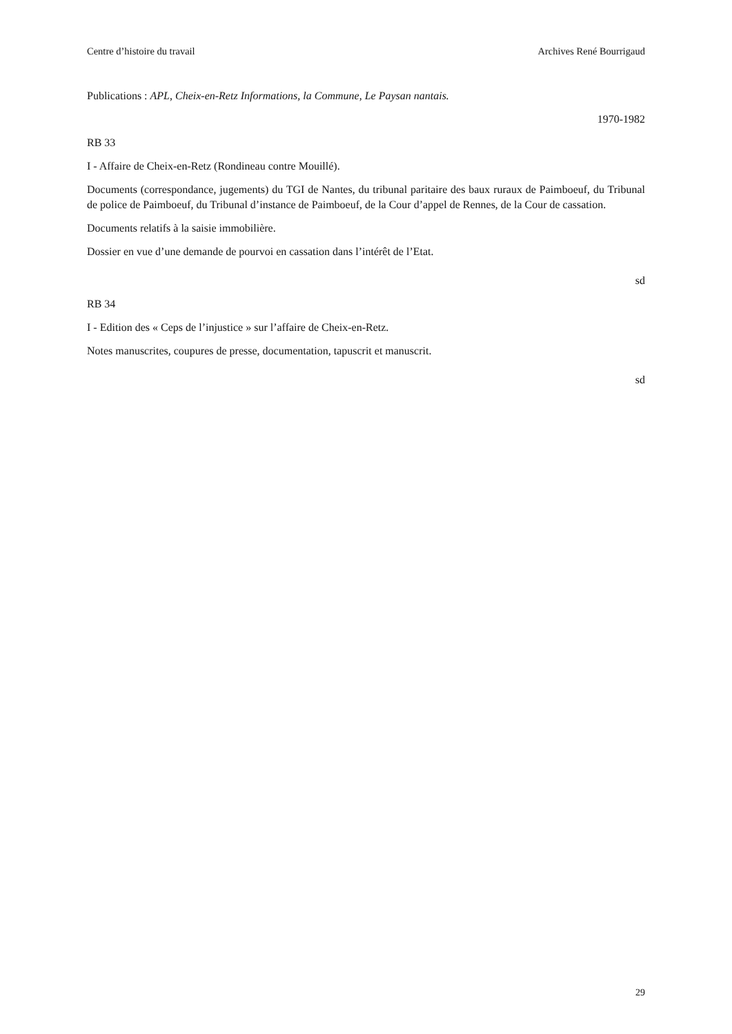Centre d’histoire du travail Archives René Bourrigaud
Publications : APL, Cheix-en-Retz Informations, la Commune, Le Paysan nantais.
1970-1982
RB 33
I - Affaire de Cheix-en-Retz (Rondineau contre Mouillé).
Documents (correspondance, jugements) du TGI de Nantes, du tribunal paritaire des baux ruraux de Paimboeuf, du Tribunal de police de Paimboeuf, du Tribunal d’instance de Paimboeuf, de la Cour d’appel de Rennes, de la Cour de cassation.
Documents relatifs à la saisie immobilière.
Dossier en vue d’une demande de pourvoi en cassation dans l’intérêt de l’Etat.
sd
RB 34
I - Edition des « Ceps de l’injustice » sur l’affaire de Cheix-en-Retz.
Notes manuscrites, coupures de presse, documentation, tapuscrit et manuscrit.
sd
29